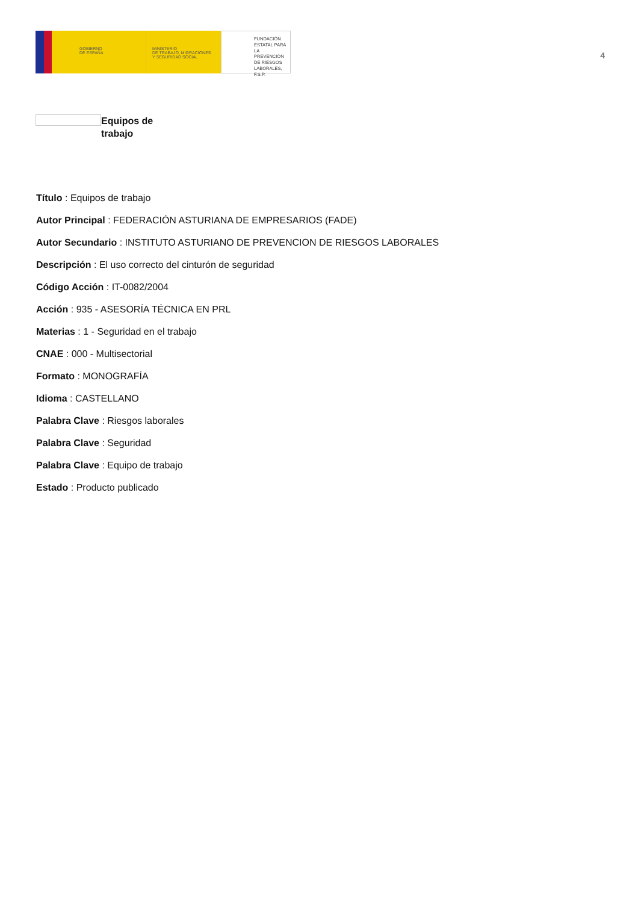GOBIERNO
DE ESPAÑA
MINISTERIO
DE TRABAJO, MIGRACIONES
Y SEGURIDAD SOCIAL
FUNDACIÓN
ESTATAL PARA
LA PREVENCIÓN
DE RIESGOS
LABORALES, F.S.P.
4
Equipos de trabajo
Título : Equipos de trabajo
Autor Principal : FEDERACIÓN ASTURIANA DE EMPRESARIOS (FADE)
Autor Secundario : INSTITUTO ASTURIANO DE PREVENCION DE RIESGOS LABORALES
Descripción : El uso correcto del cinturón de seguridad
Código Acción : IT-0082/2004
Acción : 935 - ASESORÍA TÉCNICA EN PRL
Materias : 1 - Seguridad en el trabajo
CNAE : 000 - Multisectorial
Formato : MONOGRAFÍA
Idioma : CASTELLANO
Palabra Clave : Riesgos laborales
Palabra Clave : Seguridad
Palabra Clave : Equipo de trabajo
Estado : Producto publicado